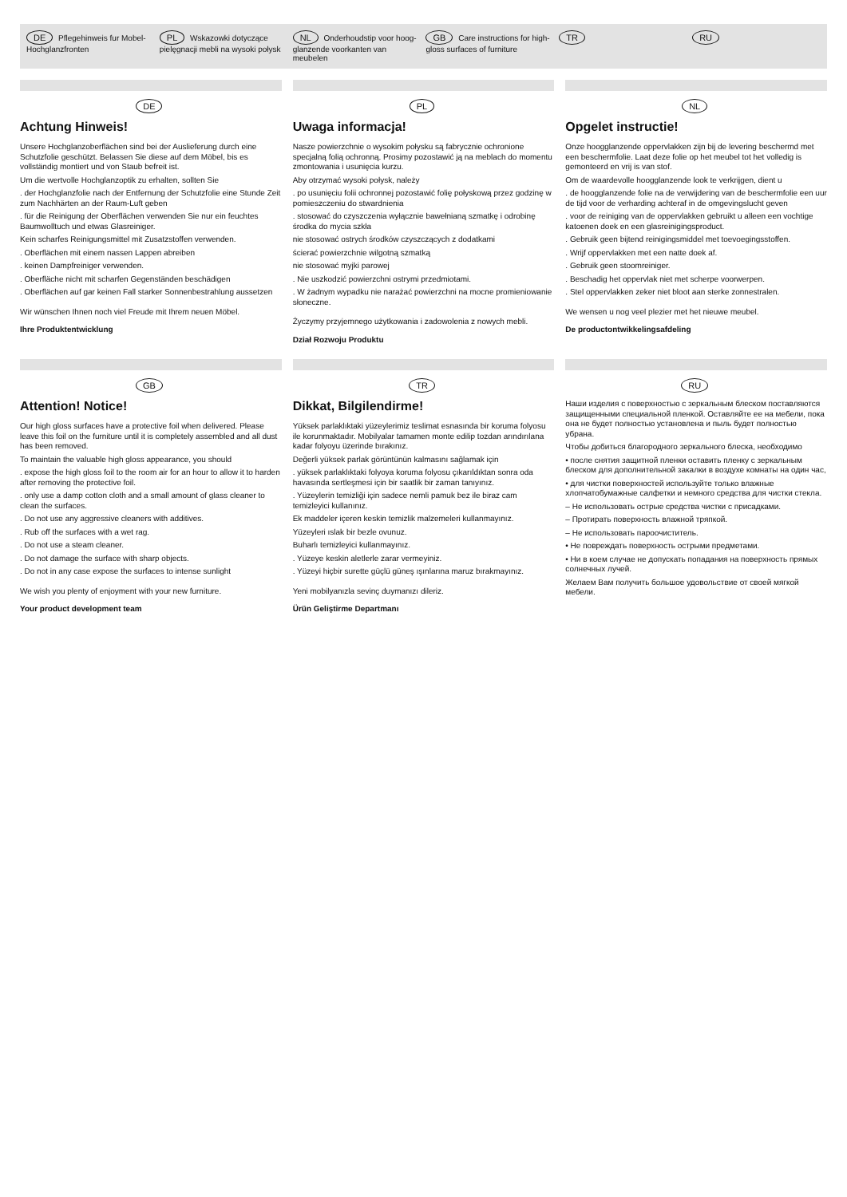DE Pflegehinweis fur Mobel-Hochglanzfronten
PL Wskazowki dotyczące pielęgnacji mebli na wysoki połysk
NL Onderhoudstip voor hoog- glanzende voorkanten van meubelen
GB Care instructions for high- gloss surfaces of furniture
TR
RU
DE
Achtung Hinweis!
Unsere Hochglanzoberflächen sind bei der Auslieferung durch eine Schutzfolie geschützt. Belassen Sie diese auf dem Möbel, bis es vollständig montiert und von Staub befreit ist.
Um die wertvolle Hochglanzoptik zu erhalten, sollten Sie
. der Hochglanzfolie nach der Entfernung der Schutzfolie eine Stunde Zeit zum Nachhärten an der Raum-Luft geben
. für die Reinigung der Oberflächen verwenden Sie nur ein feuchtes Baumwolltuch und etwas Glasreiniger.
Kein scharfes Reinigungsmittel mit Zusatzstoffen verwenden.
. Oberflächen mit einem nassen Lappen abreiben
. keinen Dampfreiniger verwenden.
. Oberfläche nicht mit scharfen Gegenständen beschädigen
. Oberflächen auf gar keinen Fall starker Sonnenbestrahlung aussetzen
Wir wünschen Ihnen noch viel Freude mit Ihrem neuen Möbel.
Ihre Produktentwicklung
PL
Uwaga informacja!
Nasze powierzchnie o wysokim połysku są fabrycznie ochronione specjalną folią ochronną. Prosimy pozostawić ją na meblach do momentu zmontowania i usunięcia kurzu.
Aby otrzymać wysoki połysk, należy
. po usunięciu folii ochronnej pozostawić folię połyskową przez godzinę w pomieszczeniu do stwardnienia
. stosować do czyszczenia wyłącznie bawełnianą szmatkę i odrobinę środka do mycia szkła
nie stosować ostrych środków czyszczących z dodatkami
ścierać powierzchnie wilgotną szmatką
nie stosować myjki parowej
. Nie uszkodzić powierzchni ostrymi przedmiotami.
. W żadnym wypadku nie narażać powierzchni na mocne promieniowanie słoneczne.
Życzymy przyjemnego użytkowania i zadowolenia z nowych mebli.
Dział Rozwoju Produktu
NL
Opgelet instructie!
Onze hoogglanzende oppervlakken zijn bij de levering beschermd met een beschermfolie. Laat deze folie op het meubel tot het volledig is gemonteerd en vrij is van stof.
Om de waardevolle hoogglanzende look te verkrijgen, dient u
. de hoogglanzende folie na de verwijdering van de beschermfolie een uur de tijd voor de verharding achteraf in de omgevingslucht geven
. voor de reiniging van de oppervlakken gebruikt u alleen een vochtige katoenen doek en een glasreinigingsproduct.
. Gebruik geen bijtend reinigingsmiddel met toevoegingsstoffen.
. Wrijf oppervlakken met een natte doek af.
. Gebruik geen stoomreiniger.
. Beschadig het oppervlak niet met scherpe voorwerpen.
. Stel oppervlakken zeker niet bloot aan sterke zonnestralen.
We wensen u nog veel plezier met het nieuwe meubel.
De productontwikkelingsafdeling
GB
Attention! Notice!
Our high gloss surfaces have a protective foil when delivered. Please leave this foil on the furniture until it is completely assembled and all dust has been removed.
To maintain the valuable high gloss appearance, you should
. expose the high gloss foil to the room air for an hour to allow it to harden after removing the protective foil.
. only use a damp cotton cloth and a small amount of glass cleaner to clean the surfaces.
. Do not use any aggressive cleaners with additives.
. Rub off the surfaces with a wet rag.
. Do not use a steam cleaner.
. Do not damage the surface with sharp objects.
. Do not in any case expose the surfaces to intense sunlight
We wish you plenty of enjoyment with your new furniture.
Your product development team
TR
Dikkat, Bilgilendirme!
Yüksek parlaklıktaki yüzeylerimiz teslimat esnasında bir koruma folyosu ile korunmaktadır. Mobilyalar tamamen monte edilip tozdan arındırılana kadar folyoyu üzerinde bırakınız.
Değerli yüksek parlak görüntünün kalmasını sağlamak için
. yüksek parlaklıktaki folyoya koruma folyosu çıkarıldıktan sonra oda havasında sertleşmesi için bir saatlik bir zaman tanıyınız.
. Yüzeylerin temizliği için sadece nemli pamuk bez ile biraz cam temizleyici kullanınız.
Ek maddeler içeren keskin temizlik malzemeleri kullanmayınız.
Yüzeyleri ıslak bir bezle ovunuz.
Buharlı temizleyici kullanmayınız.
. Yüzeye keskin aletlerle zarar vermeyiniz.
. Yüzeyi hiçbir surette güçlü güneş ışınlarına maruz bırakmayınız.
Yeni mobilyanızla sevinç duymanızı dileriz.
Ürün Geliştirme Departmanı
RU
Наши изделия с поверхностью с зеркальным блеском поставляются защищенными специальной пленкой. Оставляйте ее на мебели, пока она не будет полностью установлена и пыль будет полностью убрана.
Чтобы добиться благородного зеркального блеска, необходимо
• после снятия защитной пленки оставить пленку с зеркальным блеском для дополнительной закалки в воздухе комнаты на один час,
• для чистки поверхностей используйте только влажные хлопчатобумажные салфетки и немного средства для чистки стекла.
– Не использовать острые средства чистки с присадками.
– Протирать поверхность влажной тряпкой.
– Не использовать пароочиститель.
• Не повреждать поверхность острыми предметами.
• Ни в коем случае не допускать попадания на поверхность прямых солнечных лучей.
Желаем Вам получить большое удовольствие от своей мягкой мебели.